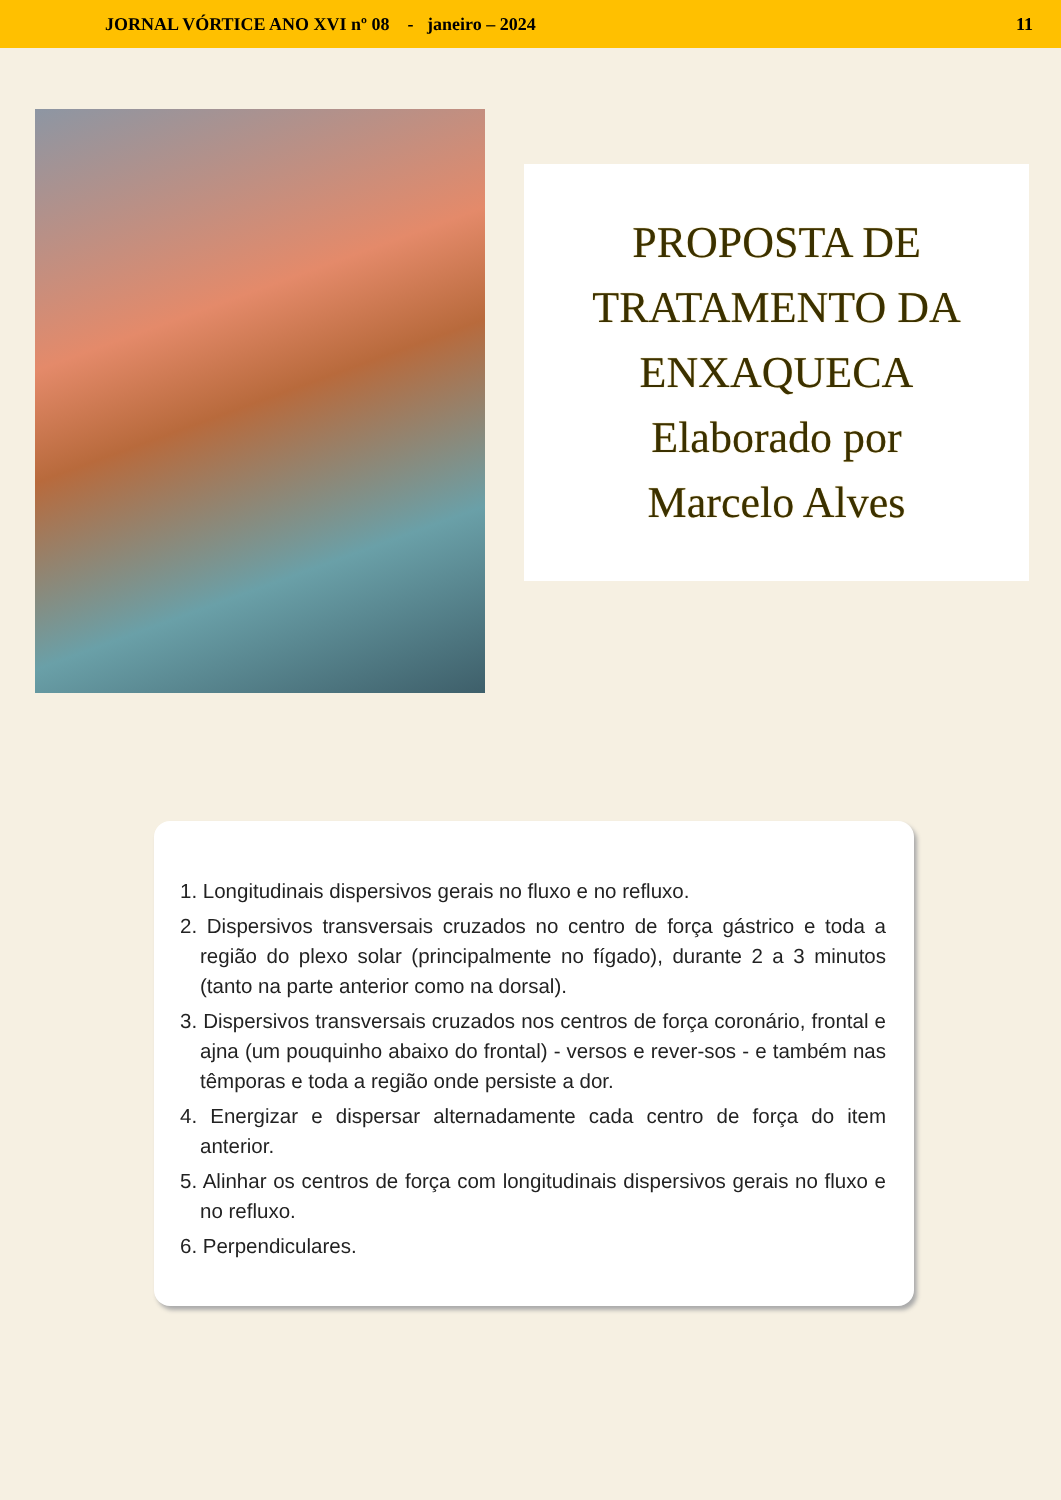JORNAL VÓRTICE ANO XVI nº 08 - janeiro – 2024 11
PROPOSTA DE
TRATAMENTO DA
ENXAQUECA
Elaborado por
Marcelo Alves
1. Longitudinais dispersivos gerais no fluxo e no refluxo.
2. Dispersivos transversais cruzados no centro de força gástrico e toda a região do plexo solar (principalmente no fígado), durante 2 a 3 minutos (tanto na parte anterior como na dorsal).
3. Dispersivos transversais cruzados nos centros de força coronário, frontal e ajna (um pouquinho abaixo do frontal) - versos e rever-sos - e também nas têmporas e toda a região onde persiste a dor.
4. Energizar e dispersar alternadamente cada centro de força do item anterior.
5. Alinhar os centros de força com longitudinais dispersivos gerais no fluxo e no refluxo.
6. Perpendiculares.